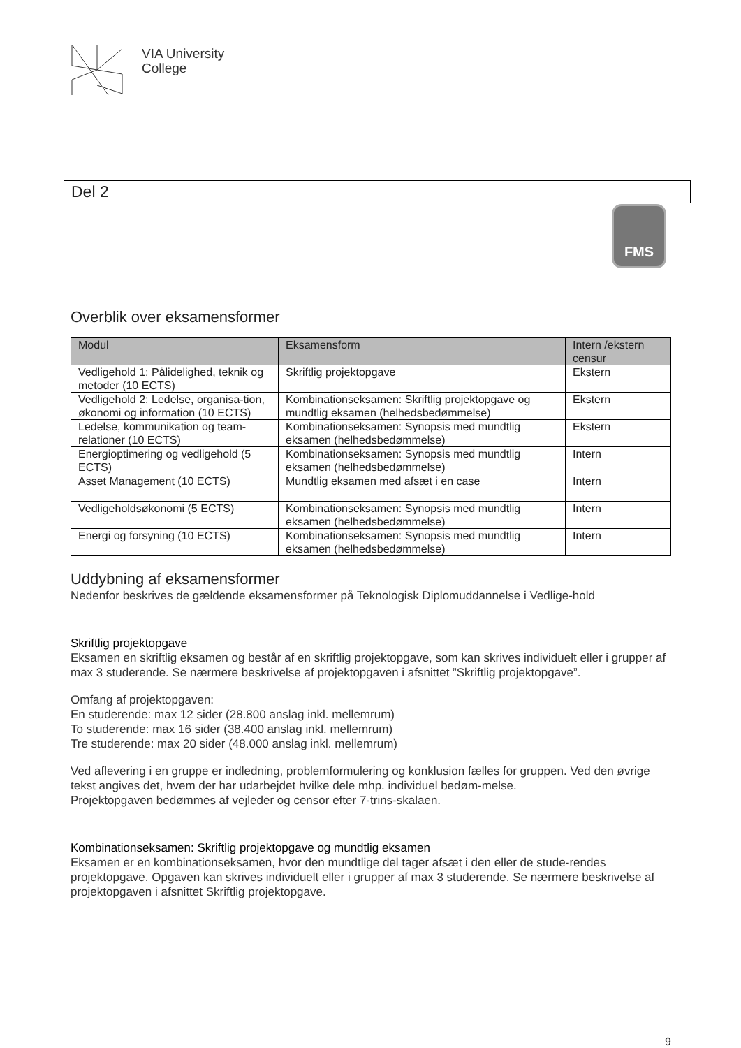VIA University
College
Del 2
FMS
Overblik over eksamensformer
| Modul | Eksamensform | Intern /ekstern censur |
| --- | --- | --- |
| Vedligehold 1: Pålidelighed, teknik og metoder (10 ECTS) | Skriftlig projektopgave | Ekstern |
| Vedligehold 2: Ledelse, organisa-tion, økonomi og information (10 ECTS) | Kombinationseksamen: Skriftlig projektopgave og mundtlig eksamen (helhedsbedømmelse) | Ekstern |
| Ledelse, kommunikation og team-relationer (10 ECTS) | Kombinationseksamen: Synopsis med mundtlig eksamen (helhedsbedømmelse) | Ekstern |
| Energioptimering og vedligehold (5 ECTS) | Kombinationseksamen: Synopsis med mundtlig eksamen (helhedsbedømmelse) | Intern |
| Asset Management (10 ECTS) | Mundtlig eksamen med afsæt i en case | Intern |
| Vedligeholdsøkonomi (5 ECTS) | Kombinationseksamen: Synopsis med mundtlig eksamen (helhedsbedømmelse) | Intern |
| Energi og forsyning (10 ECTS) | Kombinationseksamen: Synopsis med mundtlig eksamen (helhedsbedømmelse) | Intern |
Uddybning af eksamensformer
Nedenfor beskrives de gældende eksamensformer på Teknologisk Diplomuddannelse i Vedlige-hold
Skriftlig projektopgave
Eksamen en skriftlig eksamen og består af en skriftlig projektopgave, som kan skrives individuelt eller i grupper af max 3 studerende. Se nærmere beskrivelse af projektopgaven i afsnittet ”Skriftlig projektopgave”.
Omfang af projektopgaven:
En studerende: max 12 sider (28.800 anslag inkl. mellemrum)
To studerende: max 16 sider (38.400 anslag inkl. mellemrum)
Tre studerende: max 20 sider (48.000 anslag inkl. mellemrum)
Ved aflevering i en gruppe er indledning, problemformulering og konklusion fælles for gruppen. Ved den øvrige tekst angives det, hvem der har udarbejdet hvilke dele mhp. individuel bedøm-melse.
Projektopgaven bedømmes af vejleder og censor efter 7-trins-skalaen.
Kombinationseksamen: Skriftlig projektopgave og mundtlig eksamen
Eksamen er en kombinationseksamen, hvor den mundtlige del tager afsæt i den eller de stude-rendes projektopgave. Opgaven kan skrives individuelt eller i grupper af max 3 studerende. Se nærmere beskrivelse af projektopgaven i afsnittet Skriftlig projektopgave.
9